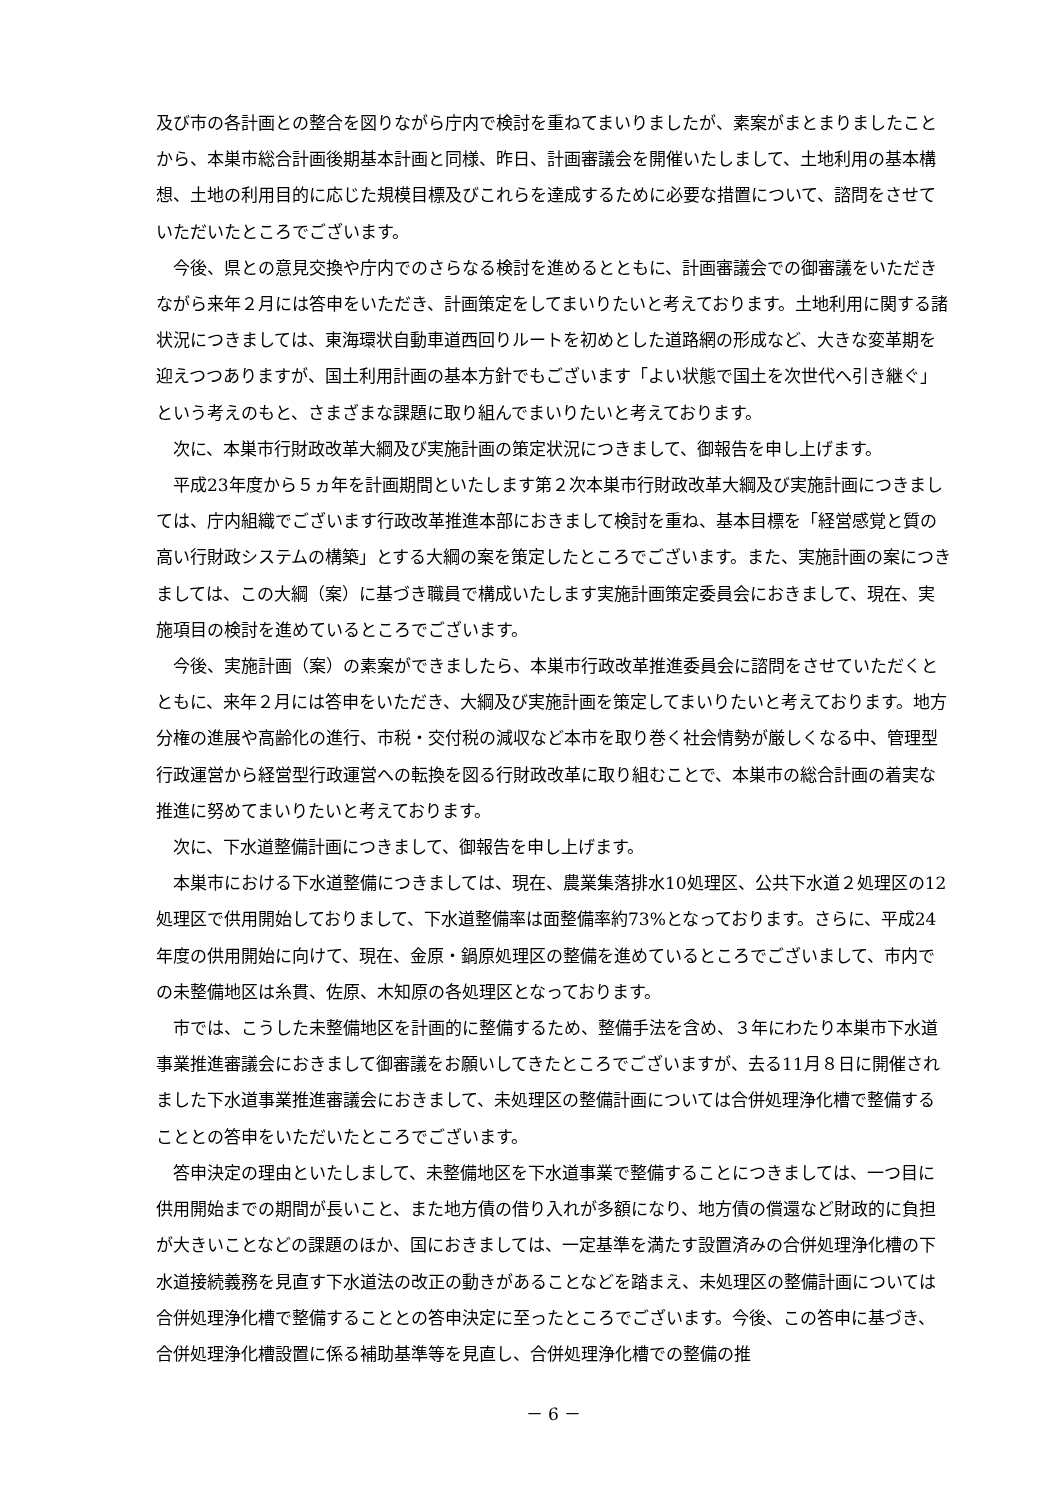及び市の各計画との整合を図りながら庁内で検討を重ねてまいりましたが、素案がまとまりましたことから、本巣市総合計画後期基本計画と同様、昨日、計画審議会を開催いたしまして、土地利用の基本構想、土地の利用目的に応じた規模目標及びこれらを達成するために必要な措置について、諮問をさせていただいたところでございます。
今後、県との意見交換や庁内でのさらなる検討を進めるとともに、計画審議会での御審議をいただきながら来年２月には答申をいただき、計画策定をしてまいりたいと考えております。土地利用に関する諸状況につきましては、東海環状自動車道西回りルートを初めとした道路網の形成など、大きな変革期を迎えつつありますが、国土利用計画の基本方針でもございます「よい状態で国土を次世代へ引き継ぐ」という考えのもと、さまざまな課題に取り組んでまいりたいと考えております。
次に、本巣市行財政改革大綱及び実施計画の策定状況につきまして、御報告を申し上げます。
平成23年度から５ヵ年を計画期間といたします第２次本巣市行財政改革大綱及び実施計画につきましては、庁内組織でございます行政改革推進本部におきまして検討を重ね、基本目標を「経営感覚と質の高い行財政システムの構築」とする大綱の案を策定したところでございます。また、実施計画の案につきましては、この大綱（案）に基づき職員で構成いたします実施計画策定委員会におきまして、現在、実施項目の検討を進めているところでございます。
今後、実施計画（案）の素案ができましたら、本巣市行政改革推進委員会に諮問をさせていただくとともに、来年２月には答申をいただき、大綱及び実施計画を策定してまいりたいと考えております。地方分権の進展や高齢化の進行、市税・交付税の減収など本市を取り巻く社会情勢が厳しくなる中、管理型行政運営から経営型行政運営への転換を図る行財政改革に取り組むことで、本巣市の総合計画の着実な推進に努めてまいりたいと考えております。
次に、下水道整備計画につきまして、御報告を申し上げます。
本巣市における下水道整備につきましては、現在、農業集落排水10処理区、公共下水道２処理区の12処理区で供用開始しておりまして、下水道整備率は面整備率約73%となっております。さらに、平成24年度の供用開始に向けて、現在、金原・鍋原処理区の整備を進めているところでございまして、市内での未整備地区は糸貫、佐原、木知原の各処理区となっております。
市では、こうした未整備地区を計画的に整備するため、整備手法を含め、３年にわたり本巣市下水道事業推進審議会におきまして御審議をお願いしてきたところでございますが、去る11月８日に開催されました下水道事業推進審議会におきまして、未処理区の整備計画については合併処理浄化槽で整備することとの答申をいただいたところでございます。
答申決定の理由といたしまして、未整備地区を下水道事業で整備することにつきましては、一つ目に供用開始までの期間が長いこと、また地方債の借り入れが多額になり、地方債の償還など財政的に負担が大きいことなどの課題のほか、国におきましては、一定基準を満たす設置済みの合併処理浄化槽の下水道接続義務を見直す下水道法の改正の動きがあることなどを踏まえ、未処理区の整備計画については合併処理浄化槽で整備することとの答申決定に至ったところでございます。今後、この答申に基づき、合併処理浄化槽設置に係る補助基準等を見直し、合併処理浄化槽での整備の推
－ 6 －